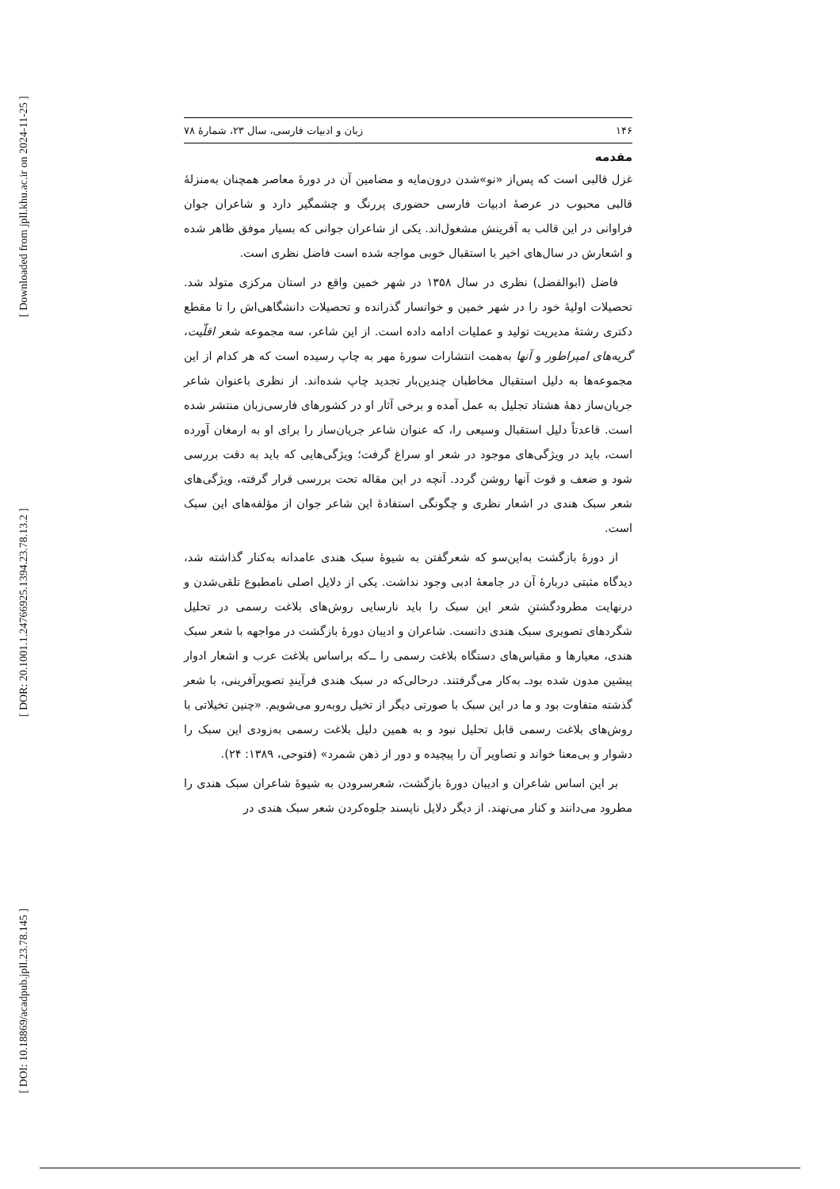[ Downloaded from jpll.khu.ac.ir on 2024-11-25 ]
[ DOR: 20.1001.1.24766925.1394.23.78.13.2 ]
[ DOI: 10.18869/acadpub.jpll.23.78.145 ]
۱۴۶ زبان و ادبیات فارسی، سال ۲۳، شمارۀ ۷۸
مقدمه
غزل قالبی است که پس‌از «نو»شدن درون‌مایه و مضامین آن در دورۀ معاصر همچنان به‌منزلۀ قالبی محبوب در عرصۀ ادبیات فارسی حضوری پررنگ و چشمگیر دارد و شاعران جوان فراوانی در این قالب به آفرینش مشغول‌اند. یکی از شاعران جوانی که بسیار موفق ظاهر شده و اشعارش در سال‌های اخیر با استقبال خوبی مواجه شده است فاضل نظری است.
فاضل (ابوالفضل) نظری در سال ۱۳۵۸ در شهر خمین واقع در استان مرکزی متولد شد. تحصیلات اولیۀ خود را در شهر خمین و خوانسار گذرانده و تحصیلات دانشگاهی‌اش را تا مقطع دکتری رشتۀ مدیریت تولید و عملیات ادامه داده است. از این شاعر، سه مجموعه شعر اقلّیت، گریه‌های امپراطور و آنها به‌همت انتشارات سورۀ مهر به چاپ رسیده است که هر کدام از این مجموعه‌ها به دلیل استقبال مخاطبان چندین‌بار تجدید چاپ شده‌اند. از نظری باعنوان شاعر جریان‌ساز دهۀ هشتاد تجلیل به عمل آمده و برخی آثار او در کشورهای فارسی‌زبان منتشر شده است. قاعدتاً دلیل استقبال وسیعی را، که عنوان شاعر جریان‌ساز را برای او به ارمغان آورده است، باید در ویژگی‌های موجود در شعر او سراغ گرفت؛ ویژگی‌هایی که باید به دقت بررسی شود و ضعف و قوت آنها روشن گردد. آنچه در این مقاله تحت بررسی قرار گرفته، ویژگی‌های شعر سبک هندی در اشعار نظری و چگونگی استفادۀ این شاعر جوان از مؤلفه‌های این سبک است.
از دورۀ بازگشت به‌این‌سو که شعرگفتن به شیوۀ سبک هندی عامدانه به‌کنار گذاشته شد، دیدگاه مثبتی دربارۀ آن در جامعۀ ادبی وجود نداشت. یکی از دلایل اصلی نامطبوع تلقی‌شدن و درنهایت مطرودگشتنِ شعر این سبک را باید نارسایی روش‌های بلاغت رسمی در تحلیل شگردهای تصویری سبک هندی دانست. شاعران و ادیبان دورۀ بازگشت در مواجهه با شعر سبک هندی، معیارها و مقیاس‌های دستگاه بلاغت رسمی را ــ‌که براساس بلاغت عرب و اشعار ادوار پیشین مدون شده بود‌ـ به‌کار می‌گرفتند. درحالی‌که در سبک هندی فرآیندِ تصویرآفرینی، با شعر گذشته متفاوت بود و ما در این سبک با صورتی دیگر از تخیل روبه‌رو می‌شویم. «چنین تخیلاتی با روش‌های بلاغت رسمی قابل تحلیل نبود و به همین دلیل بلاغت رسمی به‌زودی این سبک را دشوار و بی‌معنا خواند و تصاویر آن را پیچیده و دور از ذهن شمرد» (فتوحی، ۱۳۸۹: ۲۴).
بر این اساس شاعران و ادیبان دورۀ بازگشت، شعرسرودن به شیوۀ شاعران سبک هندی را مطرود می‌دانند و کنار می‌نهند. از دیگر دلایل ناپسند جلوه‌کردن شعر سبک هندی در